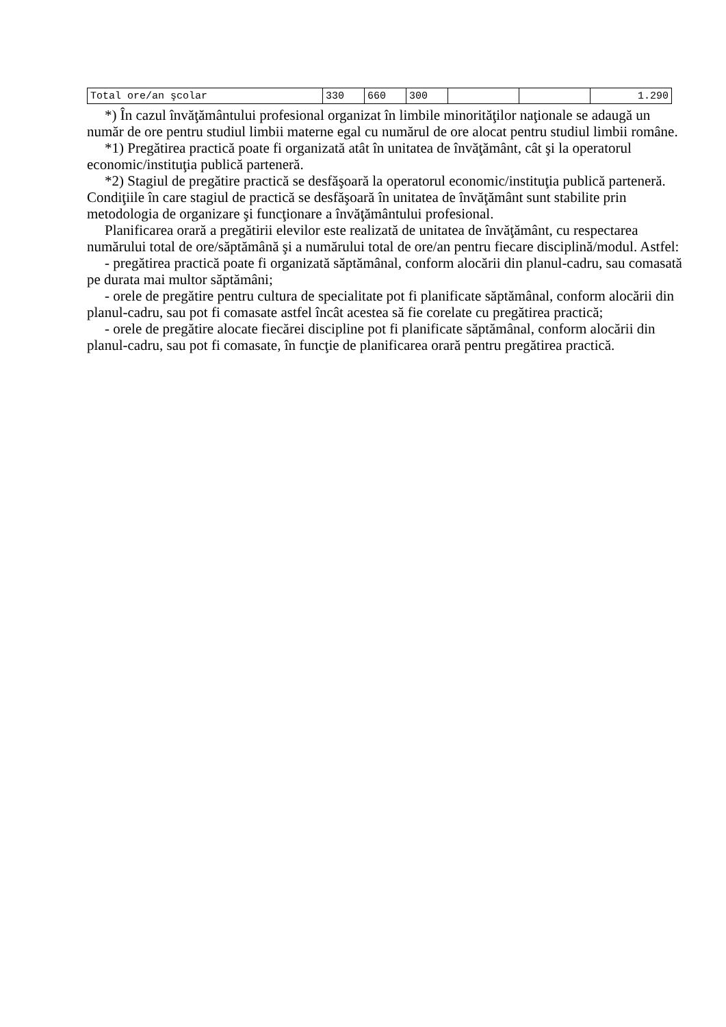| Total ore/an şcolar | 330 | 660 | 300 | | | 1.290 |
*) În cazul învăţământului profesional organizat în limbile minorităţilor naţionale se adaugă un număr de ore pentru studiul limbii materne egal cu numărul de ore alocat pentru studiul limbii române.
*1) Pregătirea practică poate fi organizată atât în unitatea de învăţământ, cât şi la operatorul economic/instituţia publică parteneră.
*2) Stagiul de pregătire practică se desfăşoară la operatorul economic/instituţia publică parteneră. Condiţiile în care stagiul de practică se desfăşoară în unitatea de învăţământ sunt stabilite prin metodologia de organizare şi funcţionare a învăţământului profesional.
Planificarea orară a pregătirii elevilor este realizată de unitatea de învăţământ, cu respectarea numărului total de ore/săptămână şi a numărului total de ore/an pentru fiecare disciplină/modul. Astfel:
- pregătirea practică poate fi organizată săptămânal, conform alocării din planul-cadru, sau comasată pe durata mai multor săptămâni;
- orele de pregătire pentru cultura de specialitate pot fi planificate săptămânal, conform alocării din planul-cadru, sau pot fi comasate astfel încât acestea să fie corelate cu pregătirea practică;
- orele de pregătire alocate fiecărei discipline pot fi planificate săptămânal, conform alocării din planul-cadru, sau pot fi comasate, în funcţie de planificarea orară pentru pregătirea practică.